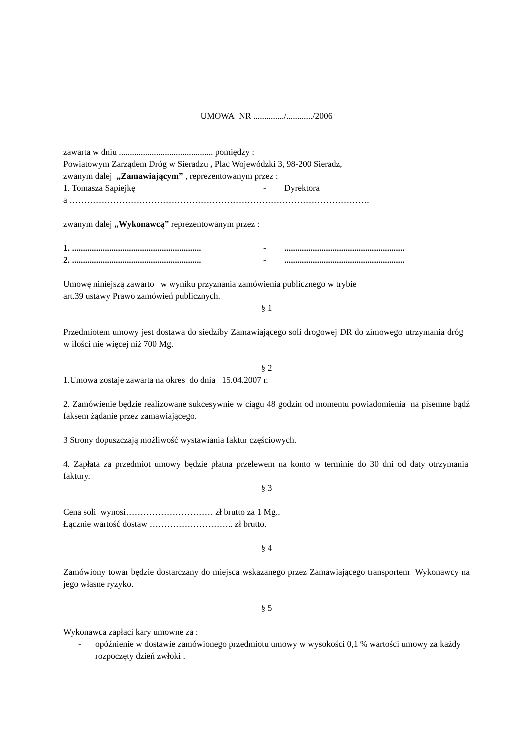UMOWA NR ............../............/2006
zawarta w dniu ........................................... pomiędzy :
Powiatowym Zarządem Dróg w Sieradzu , Plac Wojewódzki 3, 98-200 Sieradz,
zwanym dalej „Zamawiającym” , reprezentowanym przez :
1. Tomasza Sapiejkę - Dyrektora
a ………………………………………………………………………………………….
zwanym dalej „Wykonawcą” reprezentowanym przez :
1. ........................................................... -.......................................................
2. ........................................................... -.......................................................
Umowę niniejszą zawarto w wyniku przyznania zamówienia publicznego w trybie
art.39 ustawy Prawo zamówień publicznych.
§ 1
Przedmiotem umowy jest dostawa do siedziby Zamawiającego soli drogowej DR do zimowego utrzymania dróg w ilości nie więcej niż 700 Mg.
§ 2
1.Umowa zostaje zawarta na okres do dnia 15.04.2007 r.
2. Zamówienie będzie realizowane sukcesywnie w ciągu 48 godzin od momentu powiadomienia na pisemne bądź faksem żądanie przez zamawiającego.
3 Strony dopuszczają możliwość wystawiania faktur częściowych.
4. Zapłata za przedmiot umowy będzie płatna przelewem na konto w terminie do 30 dni od daty otrzymania faktury.
§ 3
Cena soli wynosi………………………… zł brutto za 1 Mg..
Łącznie wartość dostaw ……………………….. zł brutto.
§ 4
Zamówiony towar będzie dostarczany do miejsca wskazanego przez Zamawiającego transportem Wykonawcy na jego własne ryzyko.
§ 5
Wykonawca zapłaci kary umowne za :
- opóźnienie w dostawie zamówionego przedmiotu umowy w wysokości 0,1 % wartości umowy za każdy rozpoczęty dzień zwłoki .